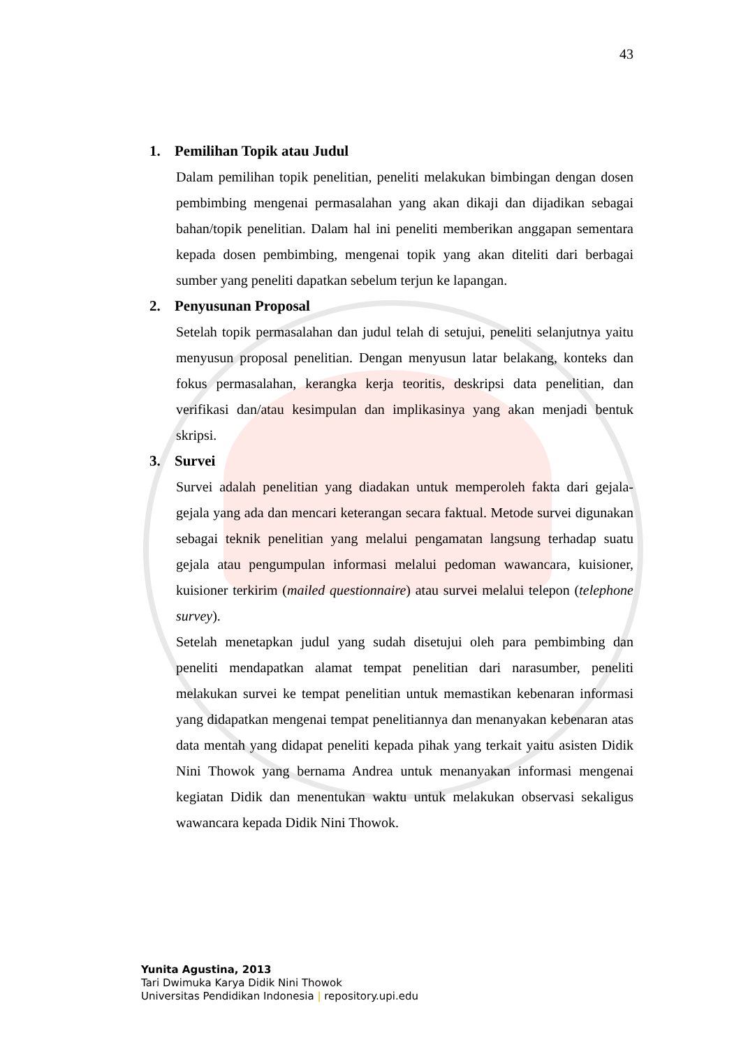43
1. Pemilihan Topik atau Judul
Dalam pemilihan topik penelitian, peneliti melakukan bimbingan dengan dosen pembimbing mengenai permasalahan yang akan dikaji dan dijadikan sebagai bahan/topik penelitian. Dalam hal ini peneliti memberikan anggapan sementara kepada dosen pembimbing, mengenai topik yang akan diteliti dari berbagai sumber yang peneliti dapatkan sebelum terjun ke lapangan.
2. Penyusunan Proposal
Setelah topik permasalahan dan judul telah di setujui, peneliti selanjutnya yaitu menyusun proposal penelitian. Dengan menyusun latar belakang, konteks dan fokus permasalahan, kerangka kerja teoritis, deskripsi data penelitian, dan verifikasi dan/atau kesimpulan dan implikasinya yang akan menjadi bentuk skripsi.
3. Survei
Survei adalah penelitian yang diadakan untuk memperoleh fakta dari gejala-gejala yang ada dan mencari keterangan secara faktual. Metode survei digunakan sebagai teknik penelitian yang melalui pengamatan langsung terhadap suatu gejala atau pengumpulan informasi melalui pedoman wawancara, kuisioner, kuisioner terkirim (mailed questionnaire) atau survei melalui telepon (telephone survey).
Setelah menetapkan judul yang sudah disetujui oleh para pembimbing dan peneliti mendapatkan alamat tempat penelitian dari narasumber, peneliti melakukan survei ke tempat penelitian untuk memastikan kebenaran informasi yang didapatkan mengenai tempat penelitiannya dan menanyakan kebenaran atas data mentah yang didapat peneliti kepada pihak yang terkait yaitu asisten Didik Nini Thowok yang bernama Andrea untuk menanyakan informasi mengenai kegiatan Didik dan menentukan waktu untuk melakukan observasi sekaligus wawancara kepada Didik Nini Thowok.
Yunita Agustina, 2013
Tari Dwimuka Karya Didik Nini Thowok
Universitas Pendidikan Indonesia | repository.upi.edu